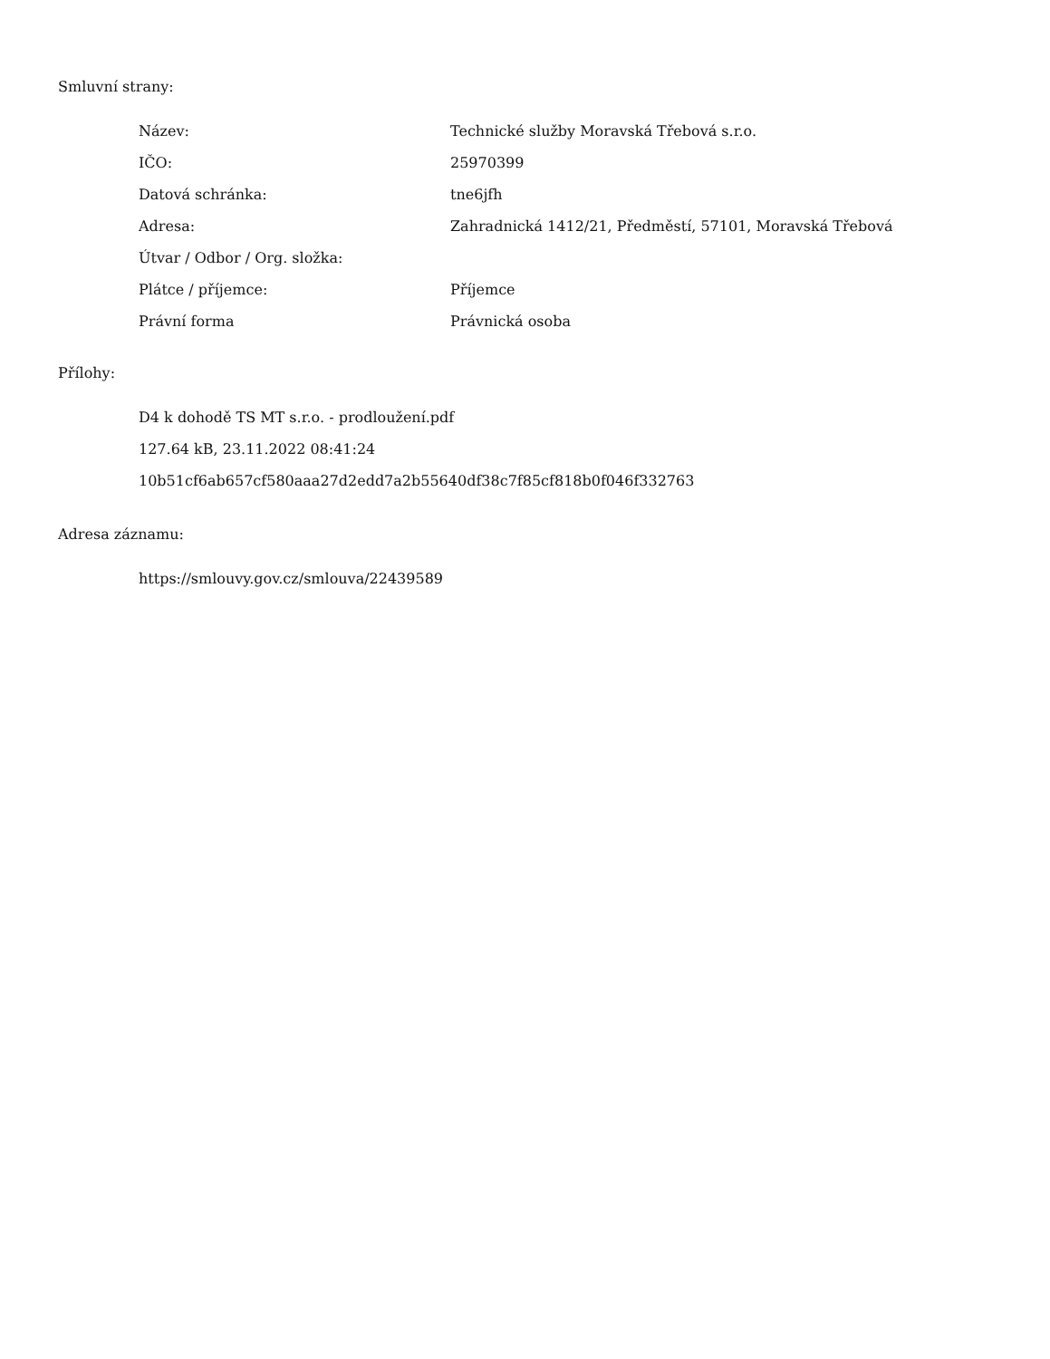Smluvní strany:
| Název: | Technické služby Moravská Třebová s.r.o. |
| IČO: | 25970399 |
| Datová schránka: | tne6jfh |
| Adresa: | Zahradnická 1412/21, Předměstí, 57101, Moravská Třebová |
| Útvar / Odbor / Org. složka: | |
| Plátce / příjemce: | Příjemce |
| Právní forma | Právnická osoba |
Přílohy:
D4 k dohodě TS MT s.r.o. - prodloužení.pdf
127.64 kB, 23.11.2022 08:41:24
10b51cf6ab657cf580aaa27d2edd7a2b55640df38c7f85cf818b0f046f332763
Adresa záznamu:
https://smlouvy.gov.cz/smlouva/22439589